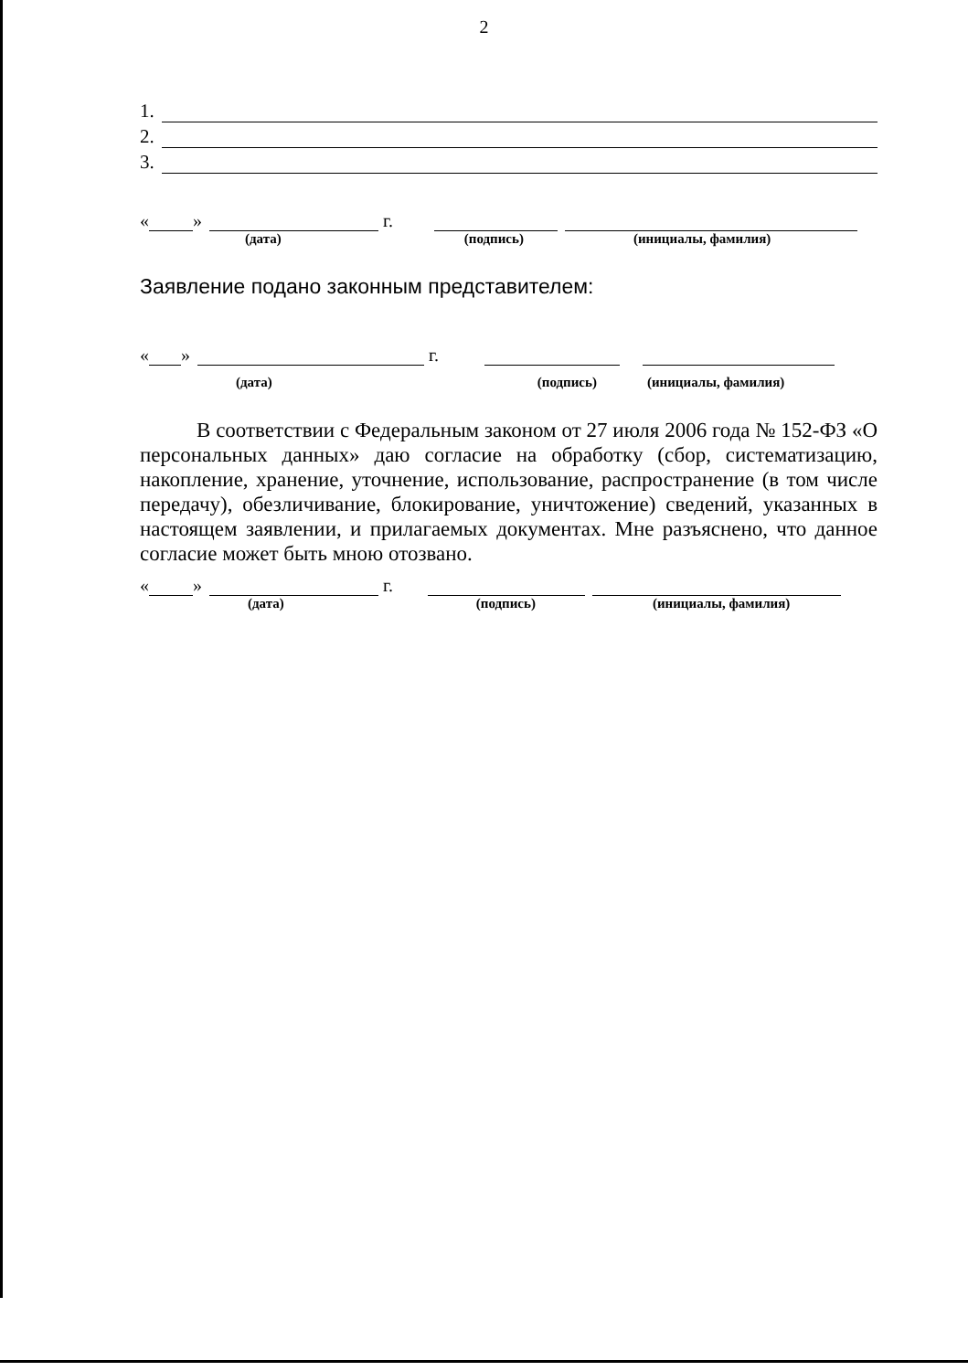2
1.
2.
3.
« » г.
(дата) (подпись) (инициалы, фамилия)
Заявление подано законным представителем:
« » г.
(дата) (подпись) (инициалы, фамилия)
В соответствии с Федеральным законом от 27 июля 2006 года № 152-ФЗ «О персональных данных» даю согласие на обработку (сбор, систематизацию, накопление, хранение, уточнение, использование, распространение (в том числе передачу), обезличивание, блокирование, уничтожение) сведений, указанных в настоящем заявлении, и прилагаемых документах. Мне разъяснено, что данное согласие может быть мною отозвано.
« » г.
(дата) (подпись) (инициалы, фамилия)